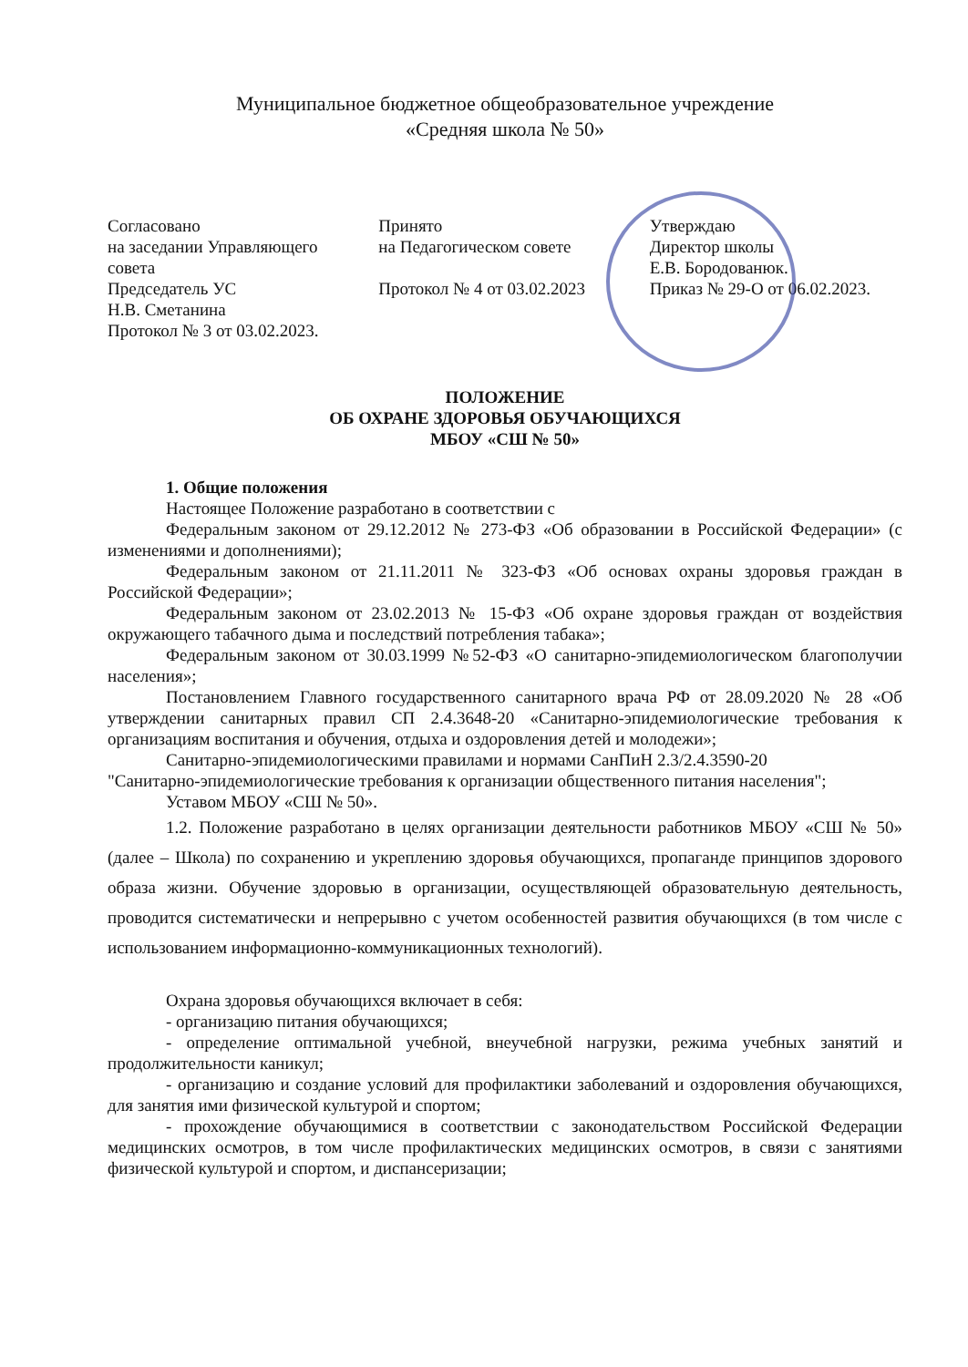Муниципальное бюджетное общеобразовательное учреждение
«Средняя школа № 50»
Согласовано
на заседании Управляющего совета
Председатель УС
Н.В. Сметанина
Протокол № 3 от 03.02.2023.
Принято
на Педагогическом совете
Протокол № 4 от 03.02.2023
Утверждаю
Директор школы
Е.В. Бородованюк.
Приказ № 29-О от 06.02.2023.
ПОЛОЖЕНИЕ
ОБ ОХРАНЕ ЗДОРОВЬЯ ОБУЧАЮЩИХСЯ
МБОУ «СШ № 50»
1. Общие положения
Настоящее Положение разработано в соответствии с
Федеральным законом от 29.12.2012 № 273-ФЗ «Об образовании в Российской Федерации» (с изменениями и дополнениями);
Федеральным законом от 21.11.2011 № 323-ФЗ «Об основах охраны здоровья граждан в Российской Федерации»;
Федеральным законом от 23.02.2013 № 15-ФЗ «Об охране здоровья граждан от воздействия окружающего табачного дыма и последствий потребления табака»;
Федеральным законом от 30.03.1999 №52-ФЗ «О санитарно-эпидемиологическом благополучии населения»;
Постановлением Главного государственного санитарного врача РФ от 28.09.2020 № 28 «Об утверждении санитарных правил СП 2.4.3648-20 «Санитарно-эпидемиологические требования к организациям воспитания и обучения, отдыха и оздоровления детей и молодежи»;
Санитарно-эпидемиологическими правилами и нормами СанПиН 2.3/2.4.3590-20
"Санитарно-эпидемиологические требования к организации общественного питания населения";
Уставом МБОУ «СШ № 50».
1.2. Положение разработано в целях организации деятельности работников МБОУ «СШ № 50» (далее – Школа) по сохранению и укреплению здоровья обучающихся, пропаганде принципов здорового образа жизни. Обучение здоровью в организации, осуществляющей образовательную деятельность, проводится систематически и непрерывно с учетом особенностей развития обучающихся (в том числе с использованием информационно-коммуникационных технологий).
Охрана здоровья обучающихся включает в себя:
- организацию питания обучающихся;
- определение оптимальной учебной, внеучебной нагрузки, режима учебных занятий и продолжительности каникул;
- организацию и создание условий для профилактики заболеваний и оздоровления обучающихся, для занятия ими физической культурой и спортом;
- прохождение обучающимися в соответствии с законодательством Российской Федерации медицинских осмотров, в том числе профилактических медицинских осмотров, в связи с занятиями физической культурой и спортом, и диспансеризации;